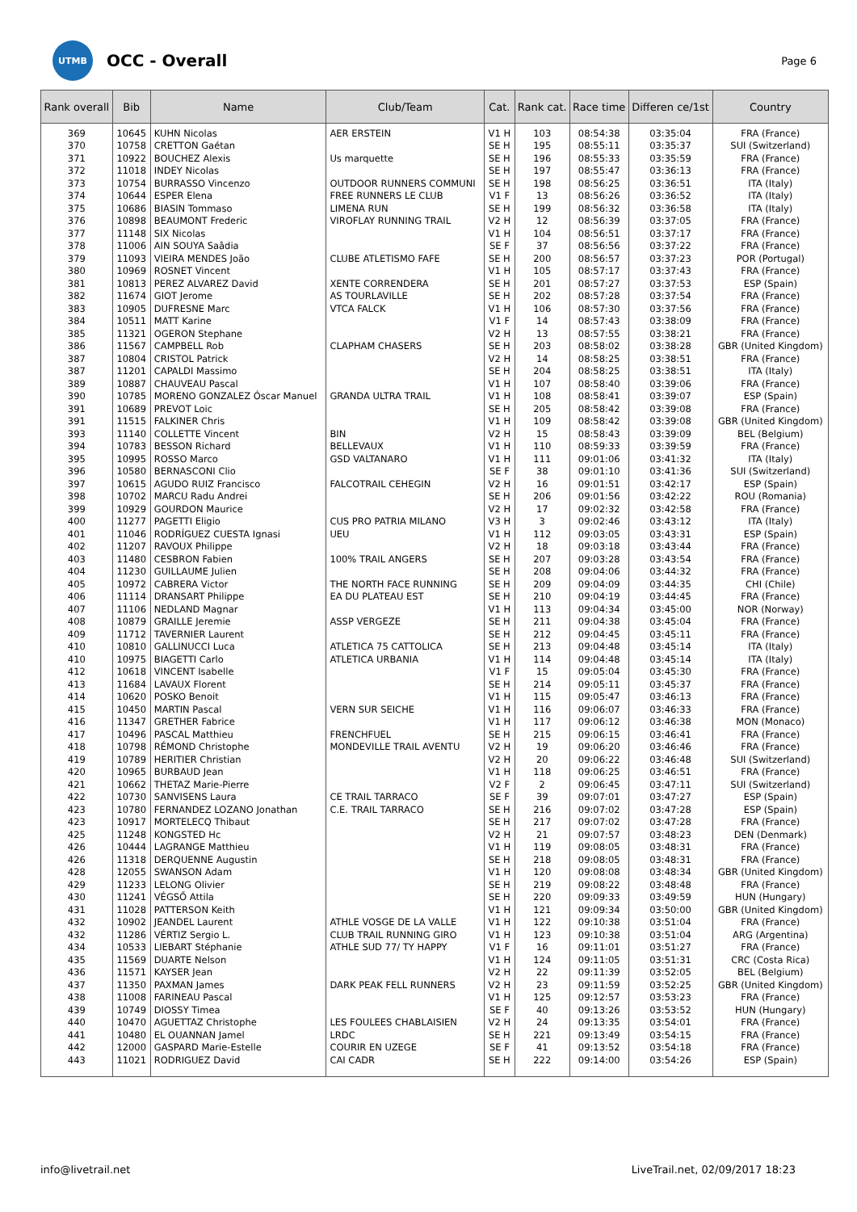UTMB
OCC - Overall
Page 6
| Rank overall | Bib | Name | Club/Team | Cat. | Rank cat. | Race time | Differen ce/1st | Country |
| --- | --- | --- | --- | --- | --- | --- | --- | --- |
| 369 | 10645 | KUHN Nicolas | AER ERSTEIN | V1 H | 103 | 08:54:38 | 03:35:04 | FRA (France) |
| 370 | 10758 | CRETTON Gaétan | | SE H | 195 | 08:55:11 | 03:35:37 | SUI (Switzerland) |
| 371 | 10922 | BOUCHEZ Alexis | Us marquette | SE H | 196 | 08:55:33 | 03:35:59 | FRA (France) |
| 372 | 11018 | INDEY Nicolas | | SE H | 197 | 08:55:47 | 03:36:13 | FRA (France) |
| 373 | 10754 | BURRASSO Vincenzo | OUTDOOR RUNNERS COMMUNI | SE H | 198 | 08:56:25 | 03:36:51 | ITA (Italy) |
| 374 | 10644 | ESPER Elena | FREE RUNNERS LE CLUB | V1 F | 13 | 08:56:26 | 03:36:52 | ITA (Italy) |
| 375 | 10686 | BIASIN Tommaso | LIMENA RUN | SE H | 199 | 08:56:32 | 03:36:58 | ITA (Italy) |
| 376 | 10898 | BEAUMONT Frederic | VIROFLAY RUNNING TRAIL | V2 H | 12 | 08:56:39 | 03:37:05 | FRA (France) |
| 377 | 11148 | SIX Nicolas | | V1 H | 104 | 08:56:51 | 03:37:17 | FRA (France) |
| 378 | 11006 | AIN SOUYA Saâdia | | SE F | 37 | 08:56:56 | 03:37:22 | FRA (France) |
| 379 | 11093 | VIEIRA MENDES João | CLUBE ATLETISMO FAFE | SE H | 200 | 08:56:57 | 03:37:23 | POR (Portugal) |
| 380 | 10969 | ROSNET Vincent | | V1 H | 105 | 08:57:17 | 03:37:43 | FRA (France) |
| 381 | 10813 | PEREZ ALVAREZ David | XENTE CORRENDERA | SE H | 201 | 08:57:27 | 03:37:53 | ESP (Spain) |
| 382 | 11674 | GIOT Jerome | AS TOURLAVILLE | SE H | 202 | 08:57:28 | 03:37:54 | FRA (France) |
| 383 | 10905 | DUFRESNE Marc | VTCA FALCK | V1 H | 106 | 08:57:30 | 03:37:56 | FRA (France) |
| 384 | 10511 | MATT Karine | | V1 F | 14 | 08:57:43 | 03:38:09 | FRA (France) |
| 385 | 11321 | OGERON Stephane | | V2 H | 13 | 08:57:55 | 03:38:21 | FRA (France) |
| 386 | 11567 | CAMPBELL Rob | CLAPHAM CHASERS | SE H | 203 | 08:58:02 | 03:38:28 | GBR (United Kingdom) |
| 387 | 10804 | CRISTOL Patrick | | V2 H | 14 | 08:58:25 | 03:38:51 | FRA (France) |
| 387 | 11201 | CAPALDI Massimo | | SE H | 204 | 08:58:25 | 03:38:51 | ITA (Italy) |
| 389 | 10887 | CHAUVEAU Pascal | | V1 H | 107 | 08:58:40 | 03:39:06 | FRA (France) |
| 390 | 10785 | MORENO GONZALEZ Óscar Manuel | GRANDA ULTRA TRAIL | V1 H | 108 | 08:58:41 | 03:39:07 | ESP (Spain) |
| 391 | 10689 | PREVOT Loic | | SE H | 205 | 08:58:42 | 03:39:08 | FRA (France) |
| 391 | 11515 | FALKINER Chris | | V1 H | 109 | 08:58:42 | 03:39:08 | GBR (United Kingdom) |
| 393 | 11140 | COLLETTE Vincent | BIN | V2 H | 15 | 08:58:43 | 03:39:09 | BEL (Belgium) |
| 394 | 10783 | BESSON Richard | BELLEVAUX | V1 H | 110 | 08:59:33 | 03:39:59 | FRA (France) |
| 395 | 10995 | ROSSO Marco | GSD VALTANARO | V1 H | 111 | 09:01:06 | 03:41:32 | ITA (Italy) |
| 396 | 10580 | BERNASCONI Clio | | SE F | 38 | 09:01:10 | 03:41:36 | SUI (Switzerland) |
| 397 | 10615 | AGUDO RUIZ Francisco | FALCOTRAIL CEHEGIN | V2 H | 16 | 09:01:51 | 03:42:17 | ESP (Spain) |
| 398 | 10702 | MARCU Radu Andrei | | SE H | 206 | 09:01:56 | 03:42:22 | ROU (Romania) |
| 399 | 10929 | GOURDON Maurice | | V2 H | 17 | 09:02:32 | 03:42:58 | FRA (France) |
| 400 | 11277 | PAGETTI Eligio | CUS PRO PATRIA MILANO | V3 H | 3 | 09:02:46 | 03:43:12 | ITA (Italy) |
| 401 | 11046 | RODRÍGUEZ CUESTA Ignasi | UEU | V1 H | 112 | 09:03:05 | 03:43:31 | ESP (Spain) |
| 402 | 11207 | RAVOUX Philippe | | V2 H | 18 | 09:03:18 | 03:43:44 | FRA (France) |
| 403 | 11480 | CESBRON Fabien | 100% TRAIL ANGERS | SE H | 207 | 09:03:28 | 03:43:54 | FRA (France) |
| 404 | 11230 | GUILLAUME Julien | | SE H | 208 | 09:04:06 | 03:44:32 | FRA (France) |
| 405 | 10972 | CABRERA Victor | THE NORTH FACE RUNNING | SE H | 209 | 09:04:09 | 03:44:35 | CHI (Chile) |
| 406 | 11114 | DRANSART Philippe | EA DU PLATEAU EST | SE H | 210 | 09:04:19 | 03:44:45 | FRA (France) |
| 407 | 11106 | NEDLAND Magnar | | V1 H | 113 | 09:04:34 | 03:45:00 | NOR (Norway) |
| 408 | 10879 | GRAILLE Jeremie | ASSP VERGEZE | SE H | 211 | 09:04:38 | 03:45:04 | FRA (France) |
| 409 | 11712 | TAVERNIER Laurent | | SE H | 212 | 09:04:45 | 03:45:11 | FRA (France) |
| 410 | 10810 | GALLINUCCI Luca | ATLETICA 75 CATTOLICA | SE H | 213 | 09:04:48 | 03:45:14 | ITA (Italy) |
| 410 | 10975 | BIAGETTI Carlo | ATLETICA URBANIA | V1 H | 114 | 09:04:48 | 03:45:14 | ITA (Italy) |
| 412 | 10618 | VINCENT Isabelle | | V1 F | 15 | 09:05:04 | 03:45:30 | FRA (France) |
| 413 | 11684 | LAVAUX Florent | | SE H | 214 | 09:05:11 | 03:45:37 | FRA (France) |
| 414 | 10620 | POSKO Benoit | | V1 H | 115 | 09:05:47 | 03:46:13 | FRA (France) |
| 415 | 10450 | MARTIN Pascal | VERN SUR SEICHE | V1 H | 116 | 09:06:07 | 03:46:33 | FRA (France) |
| 416 | 11347 | GRETHER Fabrice | | V1 H | 117 | 09:06:12 | 03:46:38 | MON (Monaco) |
| 417 | 10496 | PASCAL Matthieu | FRENCHFUEL | SE H | 215 | 09:06:15 | 03:46:41 | FRA (France) |
| 418 | 10798 | RÉMOND Christophe | MONDEVILLE TRAIL AVENTU | V2 H | 19 | 09:06:20 | 03:46:46 | FRA (France) |
| 419 | 10789 | HERITIER Christian | | V2 H | 20 | 09:06:22 | 03:46:48 | SUI (Switzerland) |
| 420 | 10965 | BURBAUD Jean | | V1 H | 118 | 09:06:25 | 03:46:51 | FRA (France) |
| 421 | 10662 | THETAZ Marie-Pierre | | V2 F | 2 | 09:06:45 | 03:47:11 | SUI (Switzerland) |
| 422 | 10730 | SANVISENS Laura | CE TRAIL TARRACO | SE F | 39 | 09:07:01 | 03:47:27 | ESP (Spain) |
| 423 | 10780 | FERNANDEZ LOZANO Jonathan | C.E. TRAIL TARRACO | SE H | 216 | 09:07:02 | 03:47:28 | ESP (Spain) |
| 423 | 10917 | MORTELECQ Thibaut | | SE H | 217 | 09:07:02 | 03:47:28 | FRA (France) |
| 425 | 11248 | KONGSTED Hc | | V2 H | 21 | 09:07:57 | 03:48:23 | DEN (Denmark) |
| 426 | 10444 | LAGRANGE Matthieu | | V1 H | 119 | 09:08:05 | 03:48:31 | FRA (France) |
| 426 | 11318 | DERQUENNE Augustin | | SE H | 218 | 09:08:05 | 03:48:31 | FRA (France) |
| 428 | 12055 | SWANSON Adam | | V1 H | 120 | 09:08:08 | 03:48:34 | GBR (United Kingdom) |
| 429 | 11233 | LELONG Olivier | | SE H | 219 | 09:08:22 | 03:48:48 | FRA (France) |
| 430 | 11241 | VÉGSŐ Attila | | SE H | 220 | 09:09:33 | 03:49:59 | HUN (Hungary) |
| 431 | 11028 | PATTERSON Keith | | V1 H | 121 | 09:09:34 | 03:50:00 | GBR (United Kingdom) |
| 432 | 10902 | JEANDEL Laurent | ATHLE VOSGE DE LA VALLE | V1 H | 122 | 09:10:38 | 03:51:04 | FRA (France) |
| 432 | 11286 | VÉRTIZ Sergio L. | CLUB TRAIL RUNNING GIRO | V1 H | 123 | 09:10:38 | 03:51:04 | ARG (Argentina) |
| 434 | 10533 | LIEBART Stéphanie | ATHLE SUD 77/ TY HAPPY | V1 F | 16 | 09:11:01 | 03:51:27 | FRA (France) |
| 435 | 11569 | DUARTE Nelson | | V1 H | 124 | 09:11:05 | 03:51:31 | CRC (Costa Rica) |
| 436 | 11571 | KAYSER Jean | | V2 H | 22 | 09:11:39 | 03:52:05 | BEL (Belgium) |
| 437 | 11350 | PAXMAN James | DARK PEAK FELL RUNNERS | V2 H | 23 | 09:11:59 | 03:52:25 | GBR (United Kingdom) |
| 438 | 11008 | FARINEAU Pascal | | V1 H | 125 | 09:12:57 | 03:53:23 | FRA (France) |
| 439 | 10749 | DIOSSY Timea | | SE F | 40 | 09:13:26 | 03:53:52 | HUN (Hungary) |
| 440 | 10470 | AGUETTAZ Christophe | LES FOULEES CHABLAISIEN | V2 H | 24 | 09:13:35 | 03:54:01 | FRA (France) |
| 441 | 10480 | EL OUANNAN Jamel | LRDC | SE H | 221 | 09:13:49 | 03:54:15 | FRA (France) |
| 442 | 12000 | GASPARD Marie-Estelle | COURIR EN UZEGE | SE F | 41 | 09:13:52 | 03:54:18 | FRA (France) |
| 443 | 11021 | RODRIGUEZ David | CAI CADR | SE H | 222 | 09:14:00 | 03:54:26 | ESP (Spain) |
info@livetrail.net
LiveTrail.net, 02/09/2017 18:23